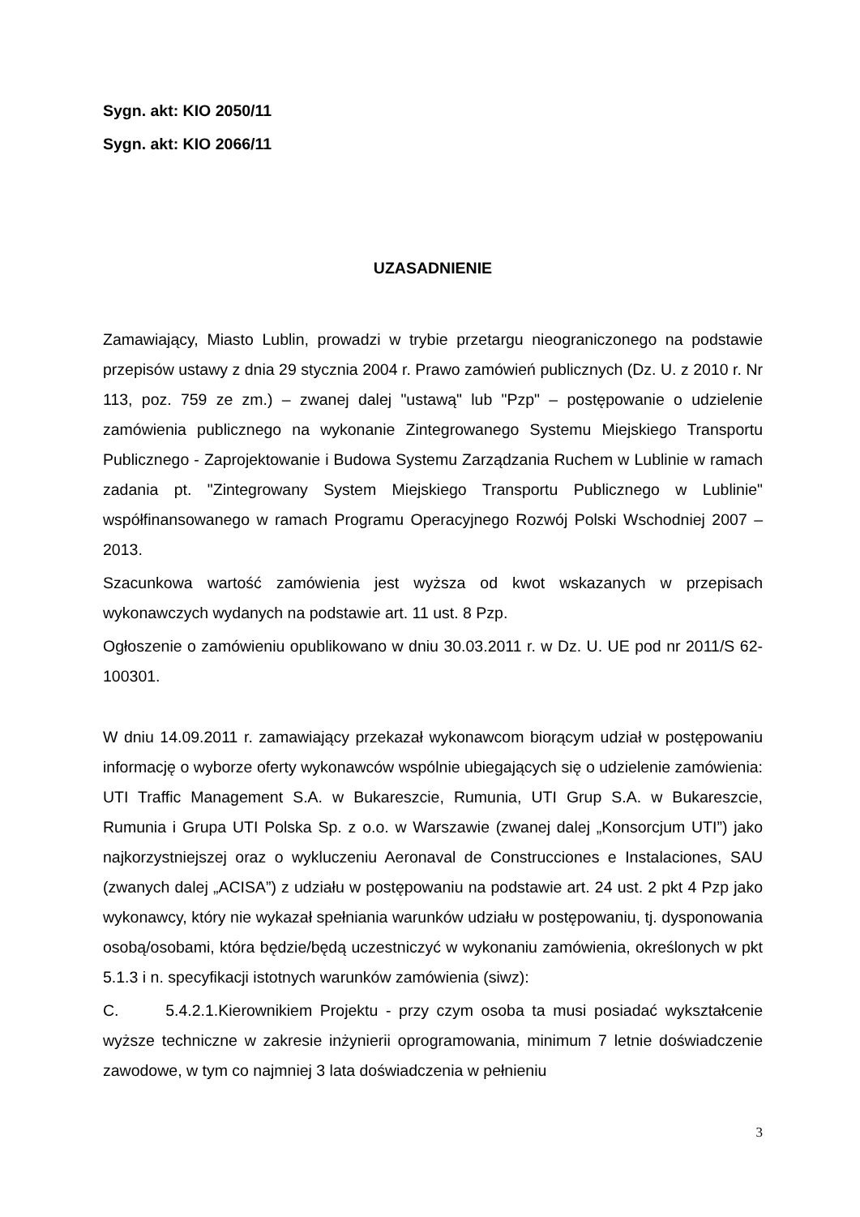Sygn. akt: KIO 2050/11
Sygn. akt: KIO 2066/11
UZASADNIENIE
Zamawiający, Miasto Lublin, prowadzi w trybie przetargu nieograniczonego na podstawie przepisów ustawy z dnia 29 stycznia 2004 r. Prawo zamówień publicznych (Dz. U. z 2010 r. Nr 113, poz. 759 ze zm.) – zwanej dalej "ustawą" lub "Pzp" – postępowanie o udzielenie zamówienia publicznego na wykonanie Zintegrowanego Systemu Miejskiego Transportu Publicznego - Zaprojektowanie i Budowa Systemu Zarządzania Ruchem w Lublinie w ramach zadania pt. "Zintegrowany System Miejskiego Transportu Publicznego w Lublinie" współfinansowanego w ramach Programu Operacyjnego Rozwój Polski Wschodniej 2007 – 2013.
Szacunkowa wartość zamówienia jest wyższa od kwot wskazanych w przepisach wykonawczych wydanych na podstawie art. 11 ust. 8 Pzp.
Ogłoszenie o zamówieniu opublikowano w dniu 30.03.2011 r. w Dz. U. UE pod nr 2011/S 62-100301.
W dniu 14.09.2011 r. zamawiający przekazał wykonawcom biorącym udział w postępowaniu informację o wyborze oferty wykonawców wspólnie ubiegających się o udzielenie zamówienia: UTI Traffic Management S.A. w Bukareszcie, Rumunia, UTI Grup S.A. w Bukareszcie, Rumunia i Grupa UTI Polska Sp. z o.o. w Warszawie (zwanej dalej „Konsorcjum UTI”) jako najkorzystniejszej oraz o wykluczeniu Aeronaval de Construcciones e Instalaciones, SAU (zwanych dalej „ACISA”) z udziału w postępowaniu na podstawie art. 24 ust. 2 pkt 4 Pzp jako wykonawcy, który nie wykazał spełniania warunków udziału w postępowaniu, tj. dysponowania osobą/osobami, która będzie/będą uczestniczyć w wykonaniu zamówienia, określonych w pkt 5.1.3 i n. specyfikacji istotnych warunków zamówienia (siwz):
C. 5.4.2.1.Kierownikiem Projektu - przy czym osoba ta musi posiadać wykształcenie wyższe techniczne w zakresie inżynierii oprogramowania, minimum 7 letnie doświadczenie zawodowe, w tym co najmniej 3 lata doświadczenia w pełnieniu
3